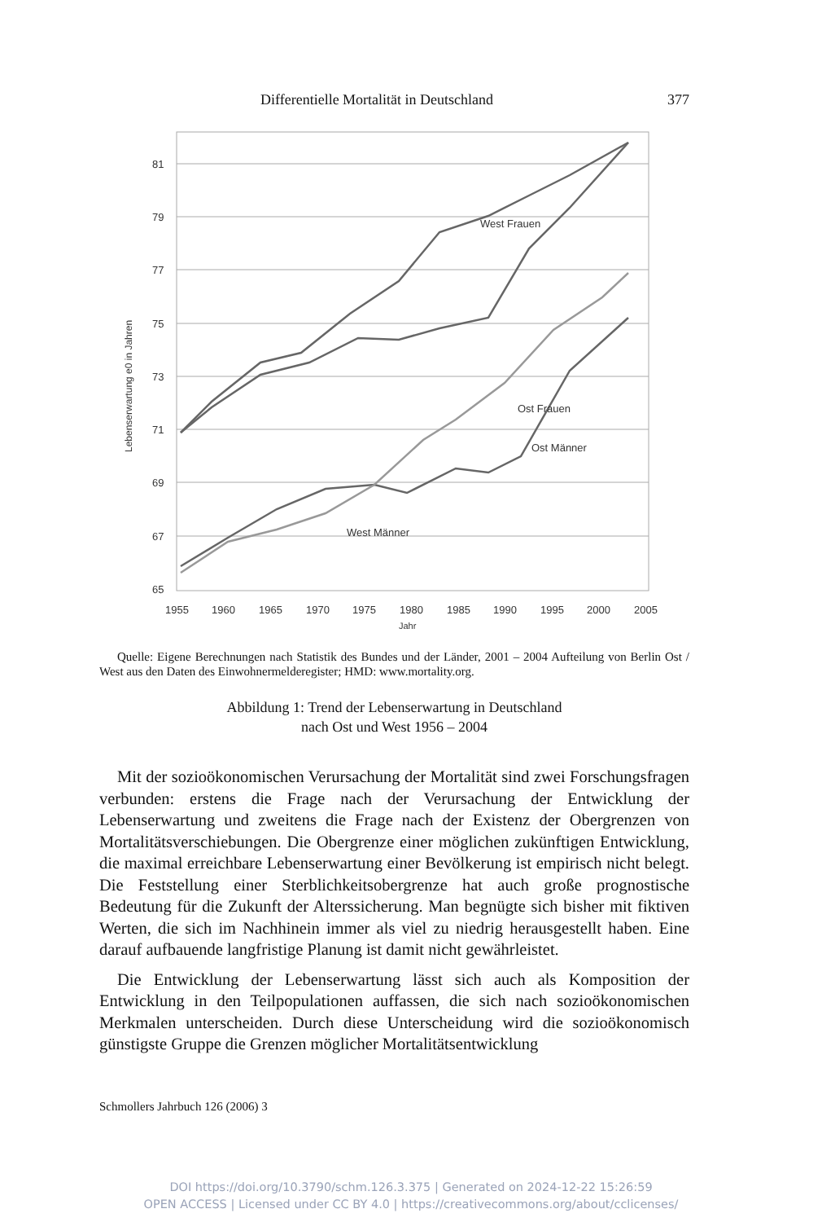Differentielle Mortalität in Deutschland 377
81
79
77
75
73
71
69
67
65
1955
1960
1965
1970
1975
1980
1985
1990
1995
2000
2005
Jahr
Lebenserwartung e0 in Jahren
West Frauen
Ost Frauen
West Männer
Ost Männer
Quelle: Eigene Berechnungen nach Statistik des Bundes und der Länder, 2001 – 2004 Aufteilung von Berlin Ost / West aus den Daten des Einwohnermelderegister; HMD: www.mortality.org.
Abbildung 1: Trend der Lebenserwartung in Deutschland
nach Ost und West 1956 – 2004
Mit der sozioökonomischen Verursachung der Mortalität sind zwei Forschungsfragen verbunden: erstens die Frage nach der Verursachung der Entwicklung der Lebenserwartung und zweitens die Frage nach der Existenz der Obergrenzen von Mortalitätsverschiebungen. Die Obergrenze einer möglichen zukünftigen Entwicklung, die maximal erreichbare Lebenserwartung einer Bevölkerung ist empirisch nicht belegt. Die Feststellung einer Sterblichkeitsobergrenze hat auch große prognostische Bedeutung für die Zukunft der Alterssicherung. Man begnügte sich bisher mit fiktiven Werten, die sich im Nachhinein immer als viel zu niedrig herausgestellt haben. Eine darauf aufbauende langfristige Planung ist damit nicht gewährleistet.
Die Entwicklung der Lebenserwartung lässt sich auch als Komposition der Entwicklung in den Teilpopulationen auffassen, die sich nach sozioökonomischen Merkmalen unterscheiden. Durch diese Unterscheidung wird die sozioökonomisch günstigste Gruppe die Grenzen möglicher Mortalitätsentwicklung
Schmollers Jahrbuch 126 (2006) 3
DOI https://doi.org/10.3790/schm.126.3.375 | Generated on 2024-12-22 15:26:59
OPEN ACCESS | Licensed under CC BY 4.0 | https://creativecommons.org/about/cclicenses/